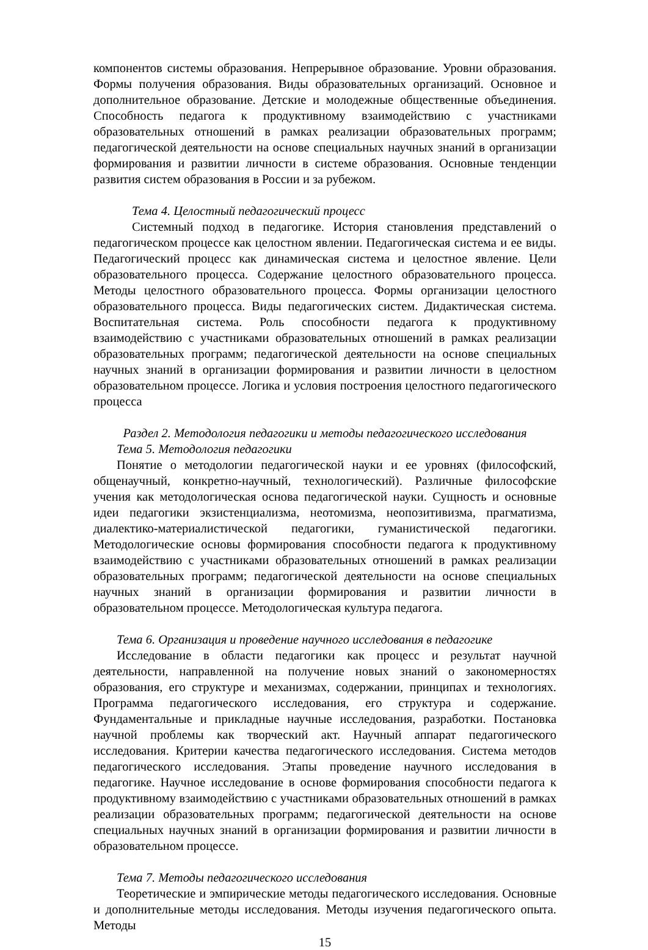компонентов системы образования. Непрерывное образование. Уровни образования. Формы получения образования. Виды образовательных организаций. Основное и дополнительное образование. Детские и молодежные общественные объединения. Способность педагога к продуктивному взаимодействию с участниками образовательных отношений в рамках реализации образовательных программ; педагогической деятельности на основе специальных научных знаний в организации формирования и развитии личности в системе образования. Основные тенденции развития систем образования в России и за рубежом.
Тема 4. Целостный педагогический процесс
Системный подход в педагогике. История становления представлений о педагогическом процессе как целостном явлении. Педагогическая система и ее виды. Педагогический процесс как динамическая система и целостное явление. Цели образовательного процесса. Содержание целостного образовательного процесса. Методы целостного образовательного процесса. Формы организации целостного образовательного процесса. Виды педагогических систем. Дидактическая система. Воспитательная система. Роль способности педагога к продуктивному взаимодействию с участниками образовательных отношений в рамках реализации образовательных программ; педагогической деятельности на основе специальных научных знаний в организации формирования и развитии личности в целостном образовательном процессе. Логика и условия построения целостного педагогического процесса
Раздел 2. Методология педагогики и методы педагогического исследования
Тема 5. Методология педагогики
Понятие о методологии педагогической науки и ее уровнях (философский, общенаучный, конкретно-научный, технологический). Различные философские учения как методологическая основа педагогической науки. Сущность и основные идеи педагогики экзистенциализма, неотомизма, неопозитивизма, прагматизма, диалектико-материалистической педагогики, гуманистической педагогики. Методологические основы формирования способности педагога к продуктивному взаимодействию с участниками образовательных отношений в рамках реализации образовательных программ; педагогической деятельности на основе специальных научных знаний в организации формирования и развитии личности в образовательном процессе. Методологическая культура педагога.
Тема 6. Организация и проведение научного исследования в педагогике
Исследование в области педагогики как процесс и результат научной деятельности, направленной на получение новых знаний о закономерностях образования, его структуре и механизмах, содержании, принципах и технологиях. Программа педагогического исследования, его структура и содержание. Фундаментальные и прикладные научные исследования, разработки. Постановка научной проблемы как творческий акт. Научный аппарат педагогического исследования. Критерии качества педагогического исследования. Система методов педагогического исследования. Этапы проведение научного исследования в педагогике. Научное исследование в основе формирования способности педагога к продуктивному взаимодействию с участниками образовательных отношений в рамках реализации образовательных программ; педагогической деятельности на основе специальных научных знаний в организации формирования и развитии личности в образовательном процессе.
Тема 7. Методы педагогического исследования
Теоретические и эмпирические методы педагогического исследования. Основные и дополнительные методы исследования. Методы изучения педагогического опыта. Методы
15